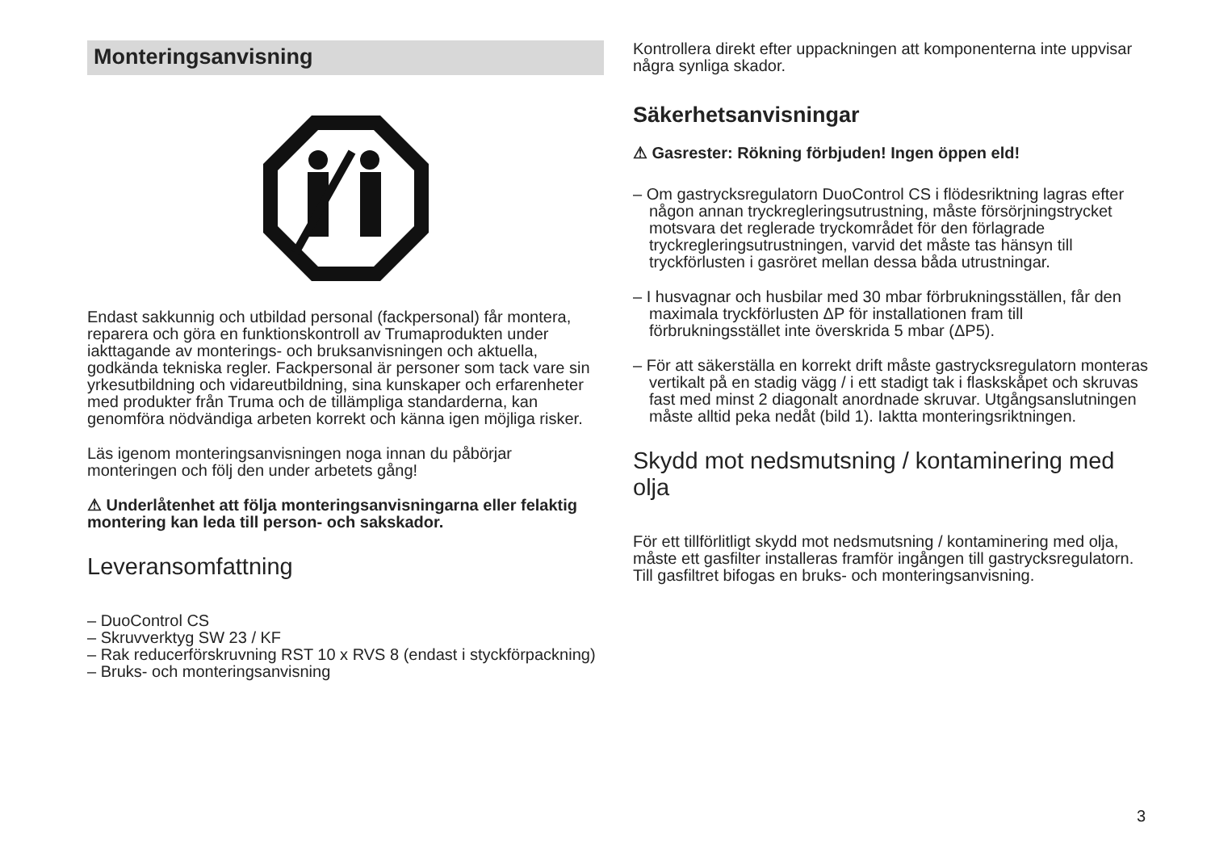Monteringsanvisning
Endast sakkunnig och utbildad personal (fackpersonal) får montera, reparera och göra en funktionskontroll av Truma­produkten under iakttagande av monterings- och bruksanvis­ningen och aktuella, godkända tekniska regler. Fackpersonal är personer som tack vare sin yrkesutbildning och vidareut­bildning, sina kunskaper och erfarenheter med produkter från Truma och de tillämpliga standarderna, kan genomföra nöd­vändiga arbeten korrekt och känna igen möjliga risker.
Läs igenom monteringsanvisningen noga innan du påbörjar monteringen och följ den under arbetets gång!
⚠ Underlåtenhet att följa monteringsanvisningarna eller felaktig montering kan leda till person- och sakskador.
Leveransomfattning
– DuoControl CS
– Skruvverktyg SW 23 / KF
– Rak reducerförskruvning RST 10 x RVS 8 (endast i styckförpackning)
– Bruks- och monteringsanvisning
Kontrollera direkt efter uppackningen att komponenterna inte uppvisar några synliga skador.
Säkerhetsanvisningar
⚠ Gasrester: Rökning förbjuden! Ingen öppen eld!
– Om gastrycksregulatorn DuoControl CS i flödesriktning lagras efter någon annan tryckregleringsutrustning, måste försörjningstrycket motsvara det reglerade tryckområdet för den förlagrade tryckregleringsutrustningen, varvid det mås­te tas hänsyn till tryckförlusten i gasröret mellan dessa båda utrustningar.
– I husvagnar och husbilar med 30 mbar förbrukningsställen, får den maximala tryckförlusten ΔP för installationen fram till förbrukningsstället inte överskrida 5 mbar (ΔP5).
– För att säkerställa en korrekt drift måste gastrycksregula­torn monteras vertikalt på en stadig vägg / i ett stadigt tak i flaskskåpet och skruvas fast med minst 2 diagonalt anord­nade skruvar. Utgångsanslutningen måste alltid peka nedåt (bild 1). Iaktta monteringsriktningen.
Skydd mot nedsmutsning / kontaminering med olja
För ett tillförlitligt skydd mot nedsmutsning / kontaminering med olja, måste ett gasfilter installeras framför ingången till gastrycksregulatorn. Till gasfiltret bifogas en bruks- och monteringsanvisning.
3